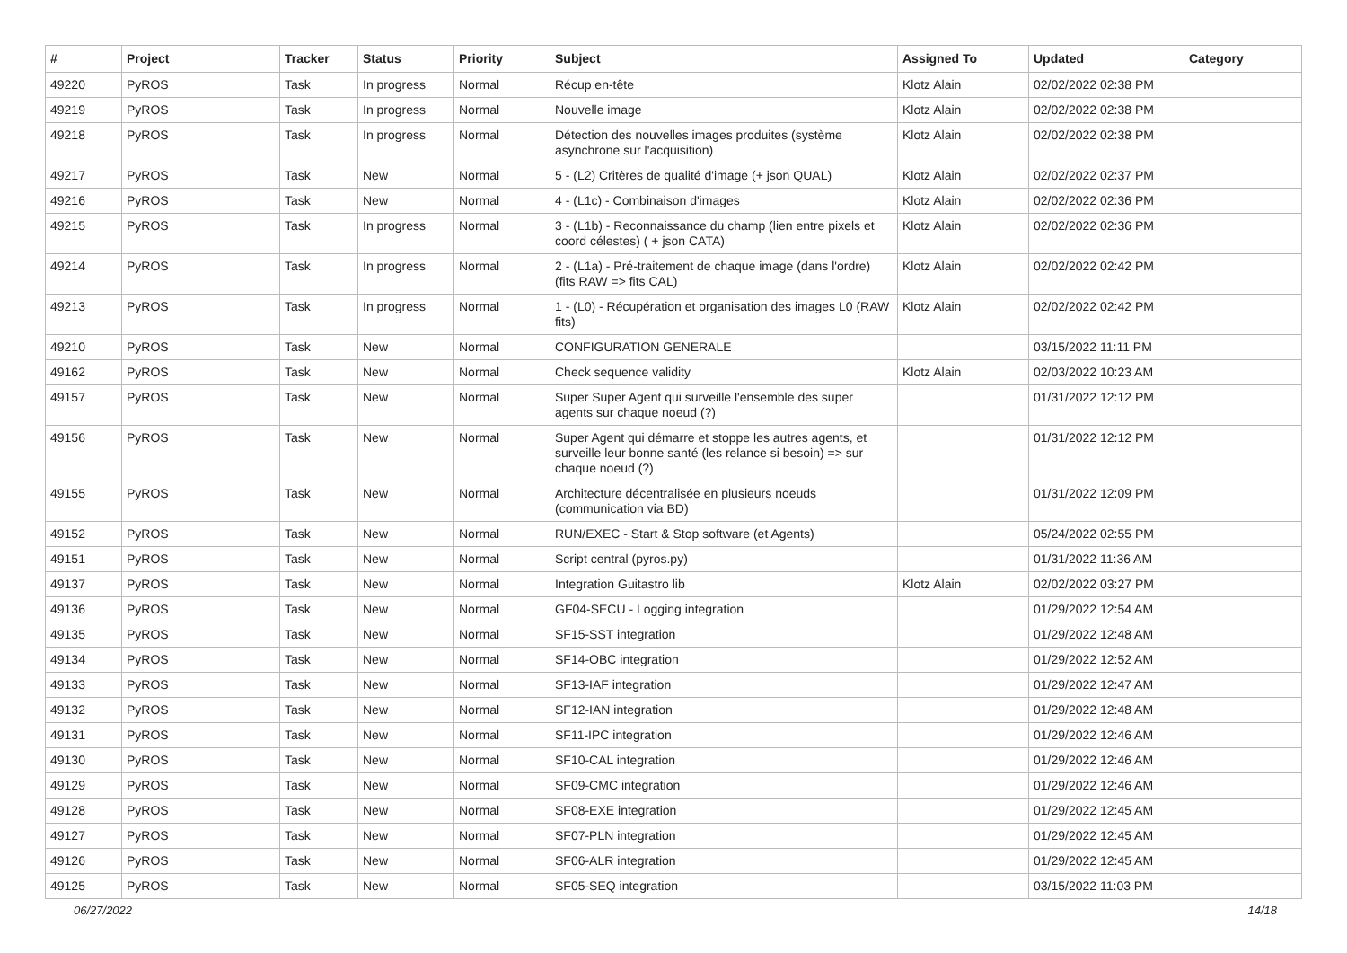| # | Project | Tracker | Status | Priority | Subject | Assigned To | Updated | Category |
| --- | --- | --- | --- | --- | --- | --- | --- | --- |
| 49220 | PyROS | Task | In progress | Normal | Récup en-tête | Klotz Alain | 02/02/2022 02:38 PM | |
| 49219 | PyROS | Task | In progress | Normal | Nouvelle image | Klotz Alain | 02/02/2022 02:38 PM | |
| 49218 | PyROS | Task | In progress | Normal | Détection des nouvelles images produites (système asynchrone sur l'acquisition) | Klotz Alain | 02/02/2022 02:38 PM | |
| 49217 | PyROS | Task | New | Normal | 5 - (L2) Critères de qualité d'image (+ json QUAL) | Klotz Alain | 02/02/2022 02:37 PM | |
| 49216 | PyROS | Task | New | Normal | 4 - (L1c) - Combinaison d'images | Klotz Alain | 02/02/2022 02:36 PM | |
| 49215 | PyROS | Task | In progress | Normal | 3 - (L1b) - Reconnaissance du champ (lien entre pixels et coord célestes) ( + json CATA) | Klotz Alain | 02/02/2022 02:36 PM | |
| 49214 | PyROS | Task | In progress | Normal | 2 - (L1a) - Pré-traitement de chaque image (dans l'ordre) (fits RAW => fits CAL) | Klotz Alain | 02/02/2022 02:42 PM | |
| 49213 | PyROS | Task | In progress | Normal | 1 - (L0) - Récupération et organisation des images L0 (RAW fits) | Klotz Alain | 02/02/2022 02:42 PM | |
| 49210 | PyROS | Task | New | Normal | CONFIGURATION GENERALE | | 03/15/2022 11:11 PM | |
| 49162 | PyROS | Task | New | Normal | Check sequence validity | Klotz Alain | 02/03/2022 10:23 AM | |
| 49157 | PyROS | Task | New | Normal | Super Super Agent qui surveille l'ensemble des super agents sur chaque noeud (?) | | 01/31/2022 12:12 PM | |
| 49156 | PyROS | Task | New | Normal | Super Agent qui démarre et stoppe les autres agents, et surveille leur bonne santé (les relance si besoin) => sur chaque noeud (?) | | 01/31/2022 12:12 PM | |
| 49155 | PyROS | Task | New | Normal | Architecture décentralisée en plusieurs noeuds (communication via BD) | | 01/31/2022 12:09 PM | |
| 49152 | PyROS | Task | New | Normal | RUN/EXEC - Start & Stop software (et Agents) | | 05/24/2022 02:55 PM | |
| 49151 | PyROS | Task | New | Normal | Script central (pyros.py) | | 01/31/2022 11:36 AM | |
| 49137 | PyROS | Task | New | Normal | Integration Guitastro lib | Klotz Alain | 02/02/2022 03:27 PM | |
| 49136 | PyROS | Task | New | Normal | GF04-SECU - Logging integration | | 01/29/2022 12:54 AM | |
| 49135 | PyROS | Task | New | Normal | SF15-SST integration | | 01/29/2022 12:48 AM | |
| 49134 | PyROS | Task | New | Normal | SF14-OBC integration | | 01/29/2022 12:52 AM | |
| 49133 | PyROS | Task | New | Normal | SF13-IAF integration | | 01/29/2022 12:47 AM | |
| 49132 | PyROS | Task | New | Normal | SF12-IAN integration | | 01/29/2022 12:48 AM | |
| 49131 | PyROS | Task | New | Normal | SF11-IPC integration | | 01/29/2022 12:46 AM | |
| 49130 | PyROS | Task | New | Normal | SF10-CAL integration | | 01/29/2022 12:46 AM | |
| 49129 | PyROS | Task | New | Normal | SF09-CMC integration | | 01/29/2022 12:46 AM | |
| 49128 | PyROS | Task | New | Normal | SF08-EXE integration | | 01/29/2022 12:45 AM | |
| 49127 | PyROS | Task | New | Normal | SF07-PLN integration | | 01/29/2022 12:45 AM | |
| 49126 | PyROS | Task | New | Normal | SF06-ALR integration | | 01/29/2022 12:45 AM | |
| 49125 | PyROS | Task | New | Normal | SF05-SEQ integration | | 03/15/2022 11:03 PM | |
06/27/2022 14/18